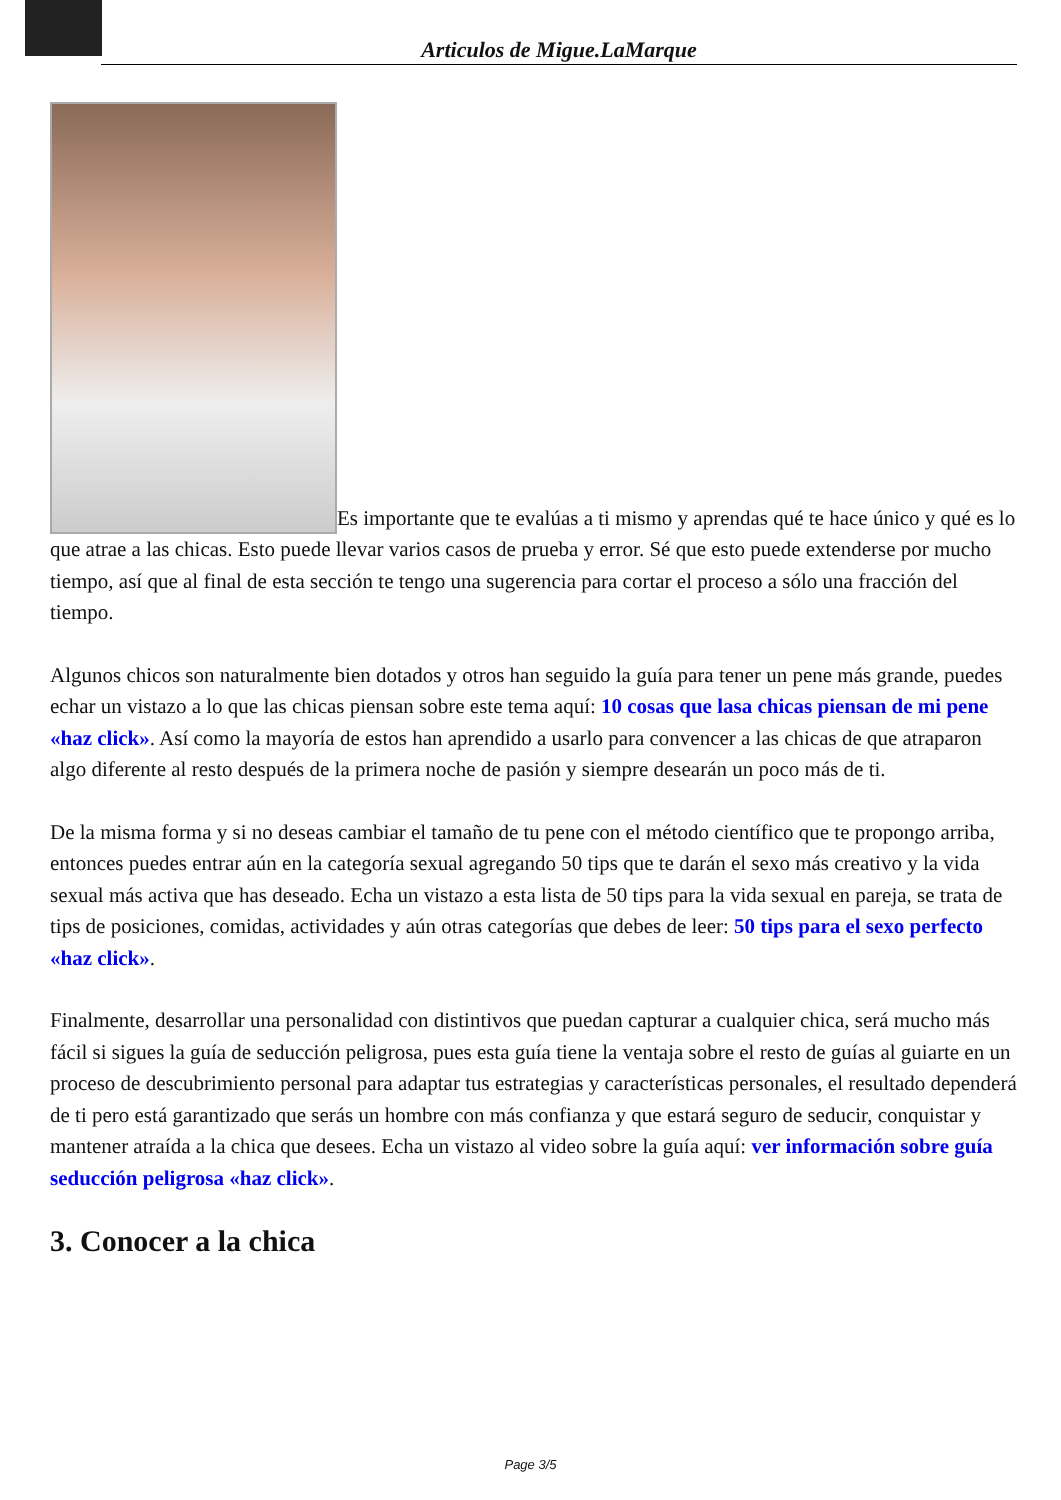Articulos de Migue.LaMarque
Es importante que te evalúas a ti mismo y aprendas qué te hace único y qué es lo que atrae a las chicas. Esto puede llevar varios casos de prueba y error. Sé que esto puede extenderse por mucho tiempo, así que al final de esta sección te tengo una sugerencia para cortar el proceso a sólo una fracción del tiempo.
Algunos chicos son naturalmente bien dotados y otros han seguido la guía para tener un pene más grande, puedes echar un vistazo a lo que las chicas piensan sobre este tema aquí: 10 cosas que lasa chicas piensan de mi pene «haz click». Así como la mayoría de estos han aprendido a usarlo para convencer a las chicas de que atraparon algo diferente al resto después de la primera noche de pasión y siempre desearán un poco más de ti.
De la misma forma y si no deseas cambiar el tamaño de tu pene con el método científico que te propongo arriba, entonces puedes entrar aún en la categoría sexual agregando 50 tips que te darán el sexo más creativo y la vida sexual más activa que has deseado. Echa un vistazo a esta lista de 50 tips para la vida sexual en pareja, se trata de tips de posiciones, comidas, actividades y aún otras categorías que debes de leer: 50 tips para el sexo perfecto «haz click».
Finalmente, desarrollar una personalidad con distintivos que puedan capturar a cualquier chica, será mucho más fácil si sigues la guía de seducción peligrosa, pues esta guía tiene la ventaja sobre el resto de guías al guiarte en un proceso de descubrimiento personal para adaptar tus estrategias y características personales, el resultado dependerá de ti pero está garantizado que serás un hombre con más confianza y que estará seguro de seducir, conquistar y mantener atraída a la chica que desees. Echa un vistazo al video sobre la guía aquí: ver información sobre guía seducción peligrosa «haz click».
3. Conocer a la chica
Page 3/5